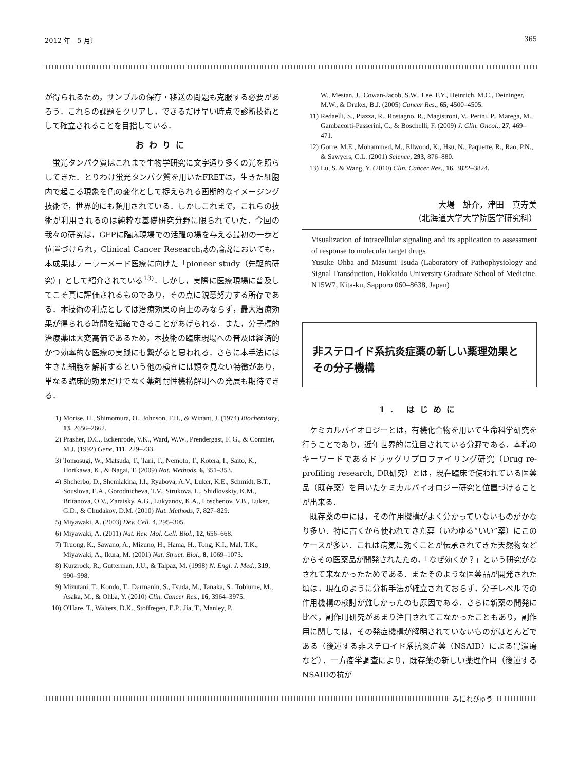2012 年　5 月〕 365
が得られるため，サンプルの保存・移送の問題も克服する必要があろう．これらの課題をクリアし，できるだけ早い時点で診断技術として確立されることを目指している．
おわりに
蛍光タンパク質はこれまで生物学研究に文字通り多くの光を照らしてきた．とりわけ蛍光タンパク質を用いたFRETは，生きた細胞内で起こる現象を色の変化として捉えられる画期的なイメージング技術で，世界的にも頻用されている．しかしこれまで，これらの技術が利用されるのは純粋な基礎研究分野に限られていた．今回の我々の研究は，GFPに臨床現場での活躍の場を与える最初の一歩と位置づけられ，Clinical Cancer Research誌の論説においても，本成果はテーラーメード医療に向けた「pioneer study（先駆的研究）」として紹介されている<sup>13)</sup>．しかし，実際に医療現場に普及してこそ真に評価されるものであり，その点に鋭意努力する所存である．本技術の利点としては治療効果の向上のみならず，最大治療効果が得られる時間を短縮できることがあげられる．また，分子標的治療薬は大変高価であるため，本技術の臨床現場への普及は経済的かつ効率的な医療の実践にも繋がると思われる．さらに本手法には生きた細胞を解析するという他の検査には類を見ない特徴があり，単なる臨床的効果だけでなく薬剤耐性機構解明への発展も期待できる．
1) Morise, H., Shimomura, O., Johnson, F.H., & Winant, J. (1974) Biochemistry, 13, 2656–2662.
2) Prasher, D.C., Eckenrode, V.K., Ward, W.W., Prendergast, F. G., & Cormier, M.J. (1992) Gene, 111, 229–233.
3) Tomosugi, W., Matsuda, T., Tani, T., Nemoto, T., Kotera, I., Saito, K., Horikawa, K., & Nagai, T. (2009) Nat. Methods, 6, 351–353.
4) Shcherbo, D., Shemiakina, I.I., Ryabova, A.V., Luker, K.E., Schmidt, B.T., Souslova, E.A., Gorodnicheva, T.V., Strukova, L., Shidlovskiy, K.M., Britanova, O.V., Zaraisky, A.G., Lukyanov, K.A., Loschenov, V.B., Luker, G.D., & Chudakov, D.M. (2010) Nat. Methods, 7, 827–829.
5) Miyawaki, A. (2003) Dev. Cell, 4, 295–305.
6) Miyawaki, A. (2011) Nat. Rev. Mol. Cell. Biol., 12, 656–668.
7) Truong, K., Sawano, A., Mizuno, H., Hama, H., Tong, K.I., Mal, T.K., Miyawaki, A., Ikura, M. (2001) Nat. Struct. Biol., 8, 1069–1073.
8) Kurzrock, R., Gutterman, J.U., & Talpaz, M. (1998) N. Engl. J. Med., 319, 990–998.
9) Mizutani, T., Kondo, T., Darmanin, S., Tsuda, M., Tanaka, S., Tobiume, M., Asaka, M., & Ohba, Y. (2010) Clin. Cancer Res., 16, 3964–3975.
10) O'Hare, T., Walters, D.K., Stoffregen, E.P., Jia, T., Manley, P.
W., Mestan, J., Cowan-Jacob, S.W., Lee, F.Y., Heinrich, M.C., Deininger, M.W., & Druker, B.J. (2005) Cancer Res., 65, 4500–4505.
11) Redaelli, S., Piazza, R., Rostagno, R., Magistroni, V., Perini, P., Marega, M., Gambacorti-Passerini, C., & Boschelli, F. (2009) J. Clin. Oncol., 27, 469–471.
12) Gorre, M.E., Mohammed, M., Ellwood, K., Hsu, N., Paquette, R., Rao, P.N., & Sawyers, C.L. (2001) Science, 293, 876–880.
13) Lu, S. & Wang, Y. (2010) Clin. Cancer Res., 16, 3822–3824.
大場　雄介，津田　真寿美
（北海道大学大学院医学研究科）
Visualization of intracellular signaling and its application to assessment of response to molecular target drugs
Yusuke Ohba and Masumi Tsuda (Laboratory of Pathophysiology and Signal Transduction, Hokkaido University Graduate School of Medicine, N15W7, Kita-ku, Sapporo 060–8638, Japan)
非ステロイド系抗炎症薬の新しい薬理効果とその分子機構
1. はじめに
ケミカルバイオロジーとは，有機化合物を用いて生命科学研究を行うことであり，近年世界的に注目されている分野である．本稿のキーワードであるドラッグリプロファイリング研究（Drug re-profiling research, DR研究）とは，現在臨床で使われている医薬品（既存薬）を用いたケミカルバイオロジー研究と位置づけることが出来る．
既存薬の中には，その作用機構がよく分かっていないものがかなり多い．特に古くから使われてきた薬（いわゆる“いい”薬）にこのケースが多い．これは病気に効くことが伝承されてきた天然物などからその医薬品が開発されたため，「なぜ効くか？」という研究がなされて来なかったためである．またそのような医薬品が開発された頃は，現在のように分析手法が確立されておらず，分子レベルでの作用機構の検討が難しかったのも原因である．さらに新薬の開発に比べ，副作用研究があまり注目されてこなかったこともあり，副作用に関しては，その発症機構が解明されていないものがほとんどである（後述する非ステロイド系抗炎症薬（NSAID）による胃潰瘍など）．一方疫学調査により，既存薬の新しい薬理作用（後述するNSAIDの抗が
みにれびゅう